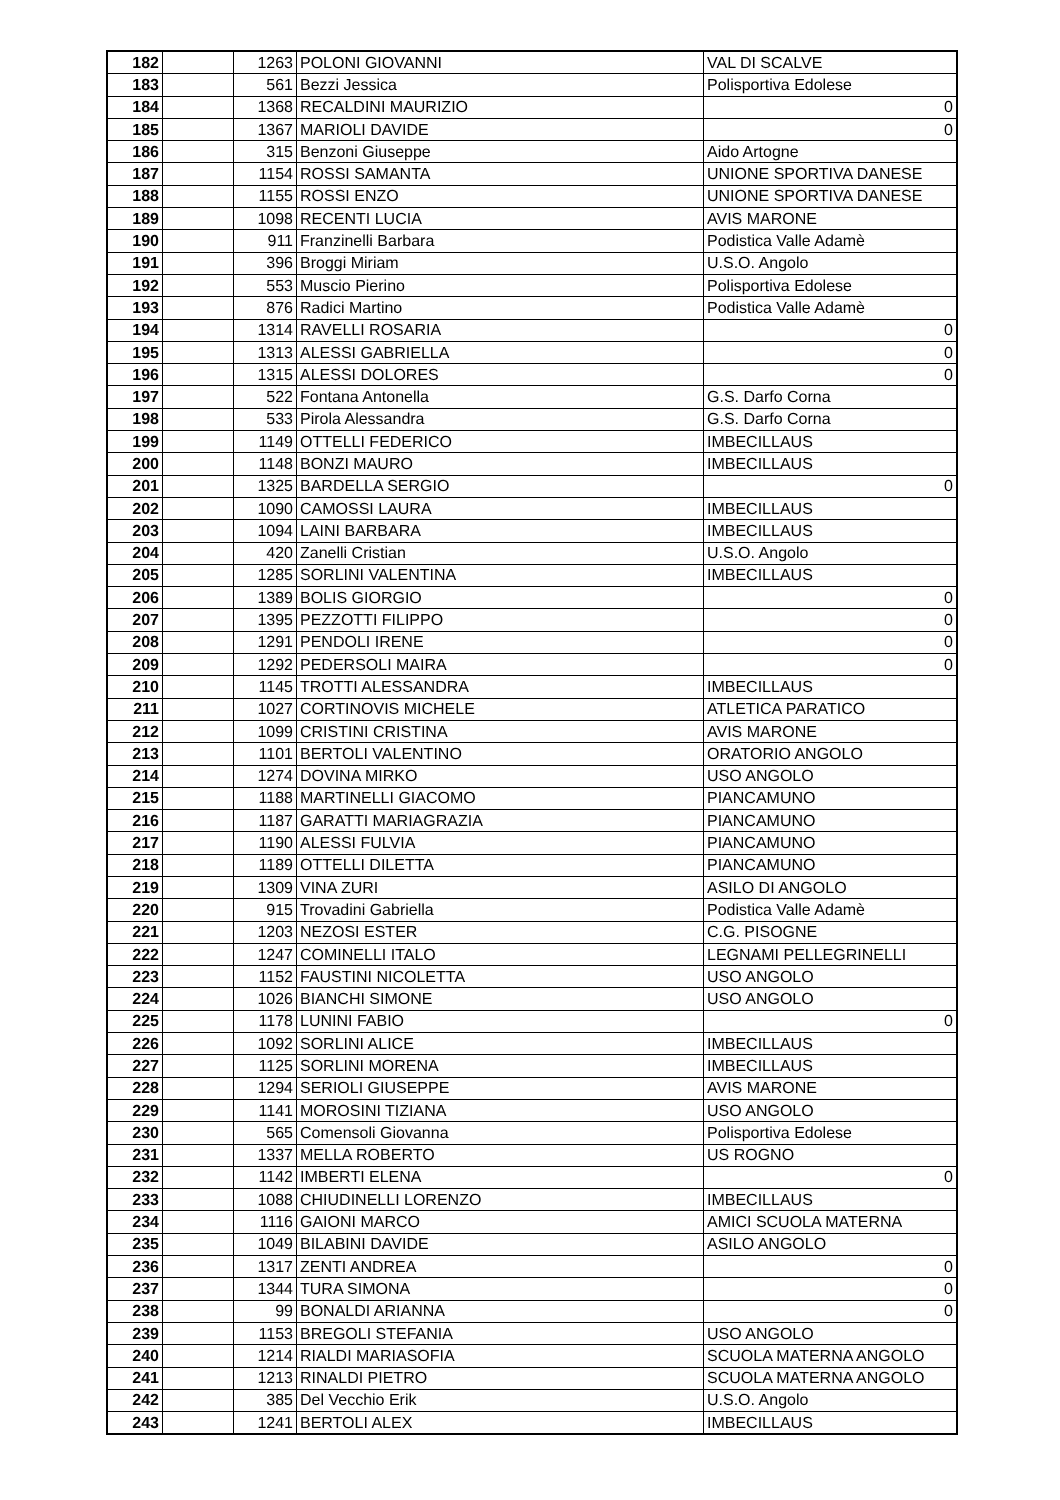| 182 | | 1263 | POLONI GIOVANNI | VAL DI SCALVE |
| 183 | | 561 | Bezzi Jessica | Polisportiva Edolese |
| 184 | | 1368 | RECALDINI MAURIZIO | 0 |
| 185 | | 1367 | MARIOLI DAVIDE | 0 |
| 186 | | 315 | Benzoni Giuseppe | Aido Artogne |
| 187 | | 1154 | ROSSI SAMANTA | UNIONE SPORTIVA DANESE |
| 188 | | 1155 | ROSSI ENZO | UNIONE SPORTIVA DANESE |
| 189 | | 1098 | RECENTI LUCIA | AVIS MARONE |
| 190 | | 911 | Franzinelli Barbara | Podistica Valle Adamè |
| 191 | | 396 | Broggi Miriam | U.S.O. Angolo |
| 192 | | 553 | Muscio Pierino | Polisportiva Edolese |
| 193 | | 876 | Radici Martino | Podistica Valle Adamè |
| 194 | | 1314 | RAVELLI ROSARIA | 0 |
| 195 | | 1313 | ALESSI GABRIELLA | 0 |
| 196 | | 1315 | ALESSI DOLORES | 0 |
| 197 | | 522 | Fontana Antonella | G.S. Darfo Corna |
| 198 | | 533 | Pirola Alessandra | G.S. Darfo Corna |
| 199 | | 1149 | OTTELLI FEDERICO | IMBECILLAUS |
| 200 | | 1148 | BONZI MAURO | IMBECILLAUS |
| 201 | | 1325 | BARDELLA SERGIO | 0 |
| 202 | | 1090 | CAMOSSI LAURA | IMBECILLAUS |
| 203 | | 1094 | LAINI BARBARA | IMBECILLAUS |
| 204 | | 420 | Zanelli Cristian | U.S.O. Angolo |
| 205 | | 1285 | SORLINI VALENTINA | IMBECILLAUS |
| 206 | | 1389 | BOLIS GIORGIO | 0 |
| 207 | | 1395 | PEZZOTTI FILIPPO | 0 |
| 208 | | 1291 | PENDOLI IRENE | 0 |
| 209 | | 1292 | PEDERSOLI MAIRA | 0 |
| 210 | | 1145 | TROTTI ALESSANDRA | IMBECILLAUS |
| 211 | | 1027 | CORTINOVIS MICHELE | ATLETICA PARATICO |
| 212 | | 1099 | CRISTINI CRISTINA | AVIS MARONE |
| 213 | | 1101 | BERTOLI VALENTINO | ORATORIO ANGOLO |
| 214 | | 1274 | DOVINA MIRKO | USO ANGOLO |
| 215 | | 1188 | MARTINELLI GIACOMO | PIANCAMUNO |
| 216 | | 1187 | GARATTI MARIAGRAZIA | PIANCAMUNO |
| 217 | | 1190 | ALESSI FULVIA | PIANCAMUNO |
| 218 | | 1189 | OTTELLI DILETTA | PIANCAMUNO |
| 219 | | 1309 | VINA ZURI | ASILO DI ANGOLO |
| 220 | | 915 | Trovadini Gabriella | Podistica Valle Adamè |
| 221 | | 1203 | NEZOSI ESTER | C.G. PISOGNE |
| 222 | | 1247 | COMINELLI ITALO | LEGNAMI PELLEGRINELLI |
| 223 | | 1152 | FAUSTINI NICOLETTA | USO ANGOLO |
| 224 | | 1026 | BIANCHI SIMONE | USO ANGOLO |
| 225 | | 1178 | LUNINI FABIO | 0 |
| 226 | | 1092 | SORLINI ALICE | IMBECILLAUS |
| 227 | | 1125 | SORLINI MORENA | IMBECILLAUS |
| 228 | | 1294 | SERIOLI GIUSEPPE | AVIS MARONE |
| 229 | | 1141 | MOROSINI TIZIANA | USO ANGOLO |
| 230 | | 565 | Comensoli Giovanna | Polisportiva Edolese |
| 231 | | 1337 | MELLA ROBERTO | US ROGNO |
| 232 | | 1142 | IMBERTI ELENA | 0 |
| 233 | | 1088 | CHIUDINELLI LORENZO | IMBECILLAUS |
| 234 | | 1116 | GAIONI MARCO | AMICI SCUOLA MATERNA |
| 235 | | 1049 | BILABINI DAVIDE | ASILO ANGOLO |
| 236 | | 1317 | ZENTI ANDREA | 0 |
| 237 | | 1344 | TURA SIMONA | 0 |
| 238 | | 99 | BONALDI ARIANNA | 0 |
| 239 | | 1153 | BREGOLI STEFANIA | USO ANGOLO |
| 240 | | 1214 | RIALDI MARIASOFIA | SCUOLA MATERNA ANGOLO |
| 241 | | 1213 | RINALDI PIETRO | SCUOLA MATERNA ANGOLO |
| 242 | | 385 | Del Vecchio Erik | U.S.O. Angolo |
| 243 | | 1241 | BERTOLI ALEX | IMBECILLAUS |